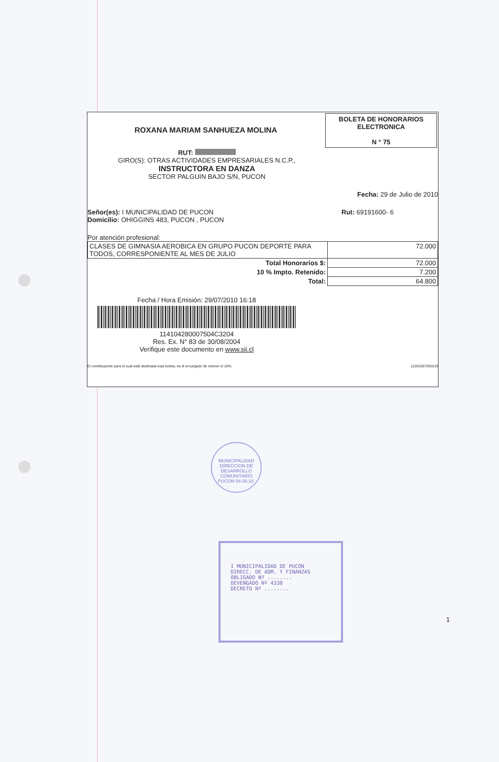ROXANA MARIAM SANHUEZA MOLINA
BOLETA DE HONORARIOS
ELECTRONICA
N ° 75
RUT:
GIRO(S): OTRAS ACTIVIDADES EMPRESARIALES N.C.P.,
INSTRUCTORA EN DANZA
SECTOR PALGUIN BAJO S/N, PUCON
Fecha: 29 de Julio de 2010
Señor(es): I MUNICIPALIDAD DE PUCON
Domicilio: OHIGGINS 483, PUCON , PUCON
Rut: 69191600- 6
Por atención profesional:
| CLASES DE GIMNASIA AEROBICA EN GRUPO PUCON DEPORTE PARA TODOS, CORRESPONIENTE AL MES DE JULIO | 72.000 |
| Total Honorarios $: | 72.000 |
| 10 % Impto. Retenido: | 7.200 |
| Total: | 64.800 |
Fecha / Hora Emisión: 29/07/2010 16:18
114104280007504C3204
Res. Ex. N° 83 de 30/08/2004
Verifique este documento en www.sii.cl
El contribuyente para el cual está destinada esta boleta, es el encargado de retener el 10%.
11201007291619
MUNICIPALIDAD
DIRECCION DE DESARROLLO COMUNITARIO
PUCON 04.08.10.
I MUNICIPALIDAD DE PUCON
DIRECC. DE ADM. Y FINANZAS
OBLIGADO Nº ........
DEVENGADO Nº 4330
DECRETO Nº ........
1